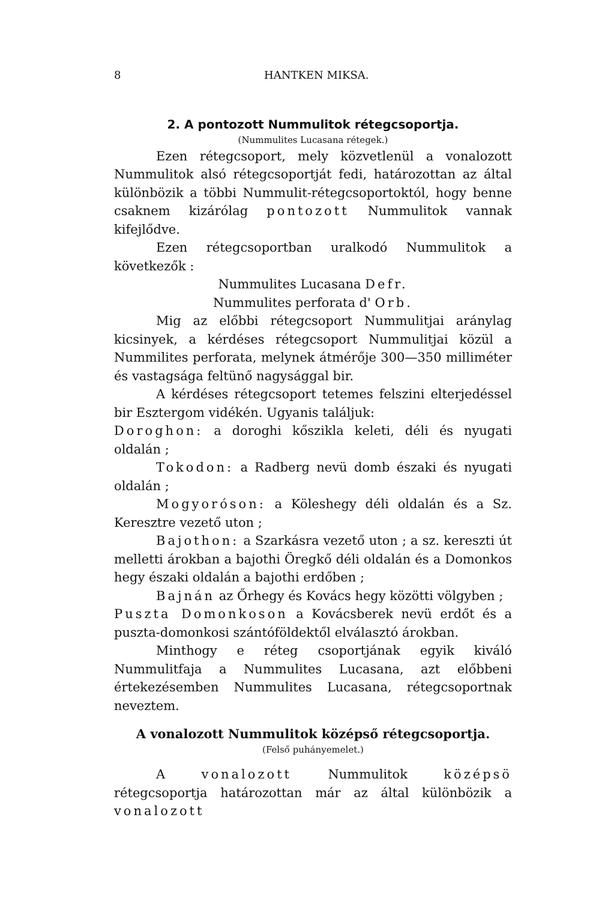8 HANTKEN MIKSA.
2. A pontozott Nummulitok rétegcsoportja.
(Nummulites Lucasana rétegek.)
Ezen rétegcsoport, mely közvetlenül a vonalozott Nummulitok alsó rétegcsoportját fedi, határozottan az által különbözik a többi Nummulit-rétegcsoportoktól, hogy benne csaknem kizárólag pontozott Nummulitok vannak kifejlődve.
Ezen rétegcsoportban uralkodó Nummulitok a következők :
Nummulites Lucasana Defr.
Nummulites perforata d' Orb.
Mig az előbbi rétegcsoport Nummulitjai aránylag kicsinyek, a kérdéses rétegcsoport Nummulitjai közül a Nummilites perforata, melynek átmérője 300—350 milliméter és vastagsága feltünő nagysággal bir.
A kérdéses rétegcsoport tetemes felszini elterjedéssel bir Esztergom vidékén. Ugyanis találjuk:
Doroghon: a doroghi kőszikla keleti, déli és nyugati oldalán ;
Tokodon: a Radberg nevü domb északi és nyugati oldalán ;
Mogyoróson: a Köleshegy déli oldalán és a Sz. Keresztre vezető uton ;
Bajothon: a Szarkásra vezető uton ; a sz. kereszti út melletti árokban a bajothi Öregkő déli oldalán és a Domonkos hegy északi oldalán a bajothi erdőben ;
Bajnán az Őrhegy és Kovács hegy közötti völgyben ;
Puszta Domonkoson a Kovácsberek nevü erdőt és a puszta-domonkosi szántóföldektől elválasztó árokban.
Minthogy e réteg csoportjának egyik kiváló Nummulitfaja a Nummulites Lucasana, azt előbbeni értekezésemben Nummulites Lucasana, rétegcsoportnak neveztem.
A vonalozott Nummulitok középső rétegcsoportja.
(Felső puhányemelet.)
A vonalozott Nummulitok középsö rétegcsoportja határozottan már az által különbözik a vonalozott